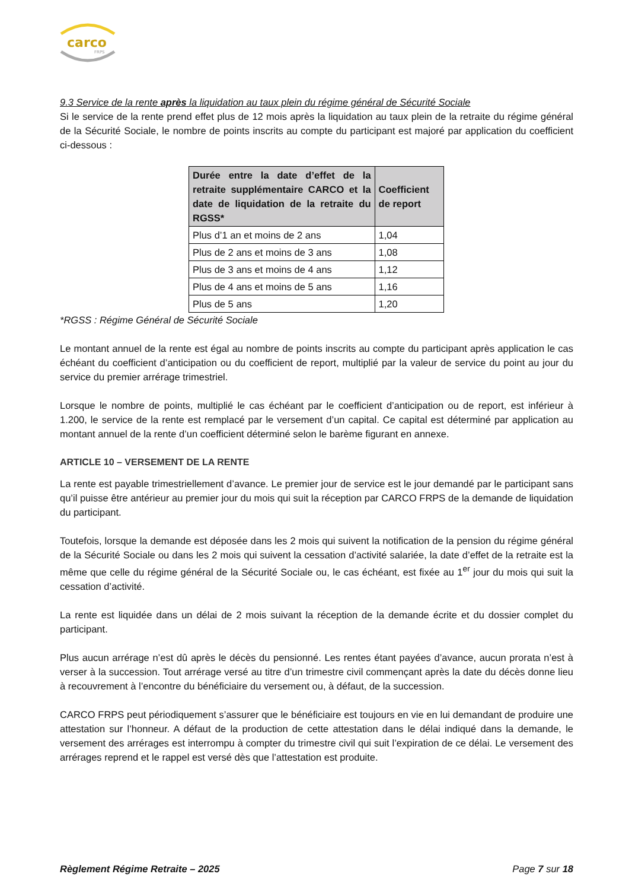carco
FRPS
9.3 Service de la rente après la liquidation au taux plein du régime général de Sécurité Sociale
Si le service de la rente prend effet plus de 12 mois après la liquidation au taux plein de la retraite du régime général de la Sécurité Sociale, le nombre de points inscrits au compte du participant est majoré par application du coefficient ci-dessous :
| Durée entre la date d’effet de la retraite supplémentaire CARCO et la date de liquidation de la retraite du RGSS* | Coefficient de report |
| --- | --- |
| Plus d’1 an et moins de 2 ans | 1,04 |
| Plus de 2 ans et moins de 3 ans | 1,08 |
| Plus de 3 ans et moins de 4 ans | 1,12 |
| Plus de 4 ans et moins de 5 ans | 1,16 |
| Plus de 5 ans | 1,20 |
*RGSS : Régime Général de Sécurité Sociale
Le montant annuel de la rente est égal au nombre de points inscrits au compte du participant après application le cas échéant du coefficient d’anticipation ou du coefficient de report, multiplié par la valeur de service du point au jour du service du premier arrérage trimestriel.
Lorsque le nombre de points, multiplié le cas échéant par le coefficient d’anticipation ou de report, est inférieur à 1.200, le service de la rente est remplacé par le versement d’un capital. Ce capital est déterminé par application au montant annuel de la rente d’un coefficient déterminé selon le barème figurant en annexe.
ARTICLE 10 – VERSEMENT DE LA RENTE
La rente est payable trimestriellement d’avance. Le premier jour de service est le jour demandé par le participant sans qu’il puisse être antérieur au premier jour du mois qui suit la réception par CARCO FRPS de la demande de liquidation du participant.
Toutefois, lorsque la demande est déposée dans les 2 mois qui suivent la notification de la pension du régime général de la Sécurité Sociale ou dans les 2 mois qui suivent la cessation d’activité salariée, la date d’effet de la retraite est la même que celle du régime général de la Sécurité Sociale ou, le cas échéant, est fixée au 1<sup>er</sup> jour du mois qui suit la cessation d’activité.
La rente est liquidée dans un délai de 2 mois suivant la réception de la demande écrite et du dossier complet du participant.
Plus aucun arrérage n’est dû après le décès du pensionné. Les rentes étant payées d’avance, aucun prorata n’est à verser à la succession. Tout arrérage versé au titre d’un trimestre civil commençant après la date du décès donne lieu à recouvrement à l’encontre du bénéficiaire du versement ou, à défaut, de la succession.
CARCO FRPS peut périodiquement s’assurer que le bénéficiaire est toujours en vie en lui demandant de produire une attestation sur l’honneur. A défaut de la production de cette attestation dans le délai indiqué dans la demande, le versement des arrérages est interrompu à compter du trimestre civil qui suit l’expiration de ce délai. Le versement des arrérages reprend et le rappel est versé dès que l’attestation est produite.
Règlement Régime Retraite – 2025 Page 7 sur 18